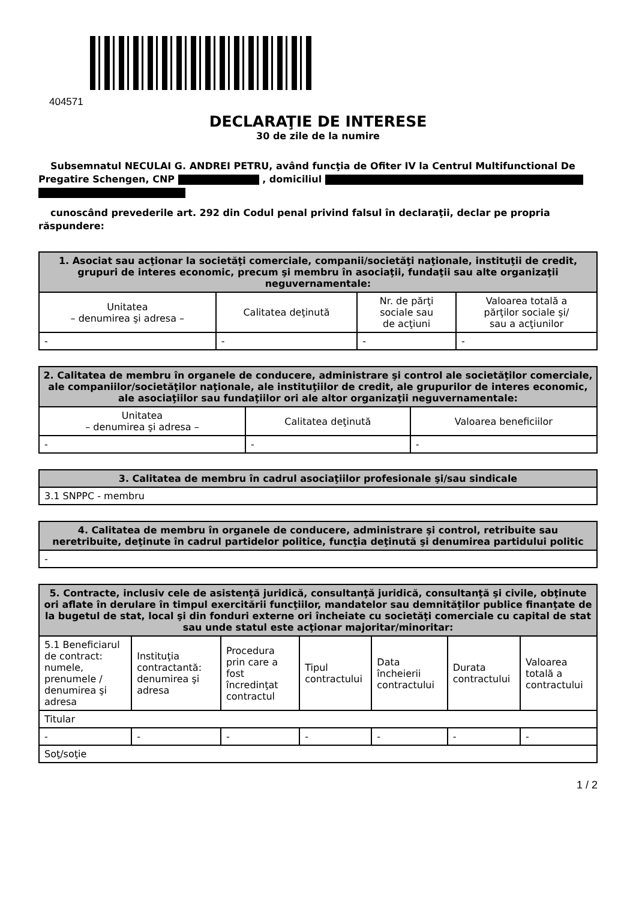404571
DECLARAŢIE DE INTERESE
30 de zile de la numire
Subsemnatul NECULAI G. ANDREI PETRU, având funcţia de Ofiter IV la Centrul Multifunctional De Pregatire Schengen, CNP , domiciliul
cunoscând prevederile art. 292 din Codul penal privind falsul în declaraţii, declar pe propria răspundere:
| 1. Asociat sau acţionar la societăţi comerciale, companii/societăţi naţionale, instituţii de credit, grupuri de interes economic, precum şi membru în asociaţii, fundaţii sau alte organizaţii neguvernamentale: | | | |
| --- | --- | --- | --- |
| Unitatea – denumirea şi adresa – | Calitatea deţinută | Nr. de părţi sociale sau de acţiuni | Valoarea totală a părţilor sociale şi/ sau a acţiunilor |
| - | - | - | - |
| 2. Calitatea de membru în organele de conducere, administrare şi control ale societăţilor comerciale, ale companiilor/societăţilor naţionale, ale instituţiilor de credit, ale grupurilor de interes economic, ale asociaţiilor sau fundaţiilor ori ale altor organizaţii neguvernamentale: | | |
| --- | --- | --- |
| Unitatea – denumirea şi adresa – | Calitatea deţinută | Valoarea beneficiilor |
| - | - | - |
| 3. Calitatea de membru în cadrul asociaţiilor profesionale şi/sau sindicale |
| --- |
| 3.1 SNPPC - membru |
| 4. Calitatea de membru în organele de conducere, administrare şi control, retribuite sau neretribuite, deţinute în cadrul partidelor politice, funcţia deţinută şi denumirea partidului politic |
| --- |
| - |
| 5. Contracte, inclusiv cele de asistenţă juridică, consultanţă juridică, consultanţă şi civile, obţinute ori aflate în derulare în timpul exercitării funcţiilor, mandatelor sau demnităţilor publice finanţate de la bugetul de stat, local şi din fonduri externe ori încheiate cu societăţi comerciale cu capital de stat sau unde statul este acţionar majoritar/minoritar: | | | | | | |
| --- | --- | --- | --- | --- | --- | --- |
| 5.1 Beneficiarul de contract: numele, prenumele / denumirea şi adresa | Instituţia contractantă: denumirea şi adresa | Procedura prin care a fost încredinţat contractul | Tipul contractului | Data încheierii contractului | Durata contractului | Valoarea totală a contractului |
| Titular | | | | | | |
| - | - | - | - | - | - | - |
| Soţ/soţie | | | | | | |
1 / 2